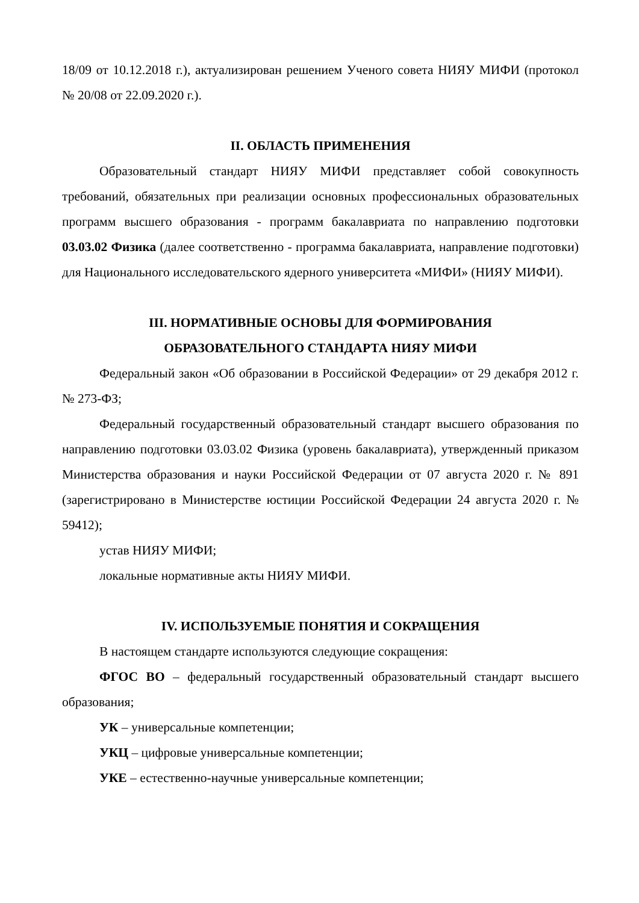18/09 от 10.12.2018 г.), актуализирован решением Ученого совета НИЯУ МИФИ (протокол № 20/08 от 22.09.2020 г.).
II. ОБЛАСТЬ ПРИМЕНЕНИЯ
Образовательный стандарт НИЯУ МИФИ представляет собой совокупность требований, обязательных при реализации основных профессиональных образовательных программ высшего образования - программ бакалавриата по направлению подготовки 03.03.02 Физика (далее соответственно - программа бакалавриата, направление подготовки) для Национального исследовательского ядерного университета «МИФИ» (НИЯУ МИФИ).
III. НОРМАТИВНЫЕ ОСНОВЫ ДЛЯ ФОРМИРОВАНИЯ
ОБРАЗОВАТЕЛЬНОГО СТАНДАРТА НИЯУ МИФИ
Федеральный закон «Об образовании в Российской Федерации» от 29 декабря 2012 г. № 273-ФЗ;
Федеральный государственный образовательный стандарт высшего образования по направлению подготовки 03.03.02 Физика (уровень бакалавриата), утвержденный приказом Министерства образования и науки Российской Федерации от 07 августа 2020 г. № 891 (зарегистрировано в Министерстве юстиции Российской Федерации 24 августа 2020 г. № 59412);
устав НИЯУ МИФИ;
локальные нормативные акты НИЯУ МИФИ.
IV. ИСПОЛЬЗУЕМЫЕ ПОНЯТИЯ И СОКРАЩЕНИЯ
В настоящем стандарте используются следующие сокращения:
ФГОС ВО – федеральный государственный образовательный стандарт высшего образования;
УК – универсальные компетенции;
УКЦ – цифровые универсальные компетенции;
УКЕ – естественно-научные универсальные компетенции;